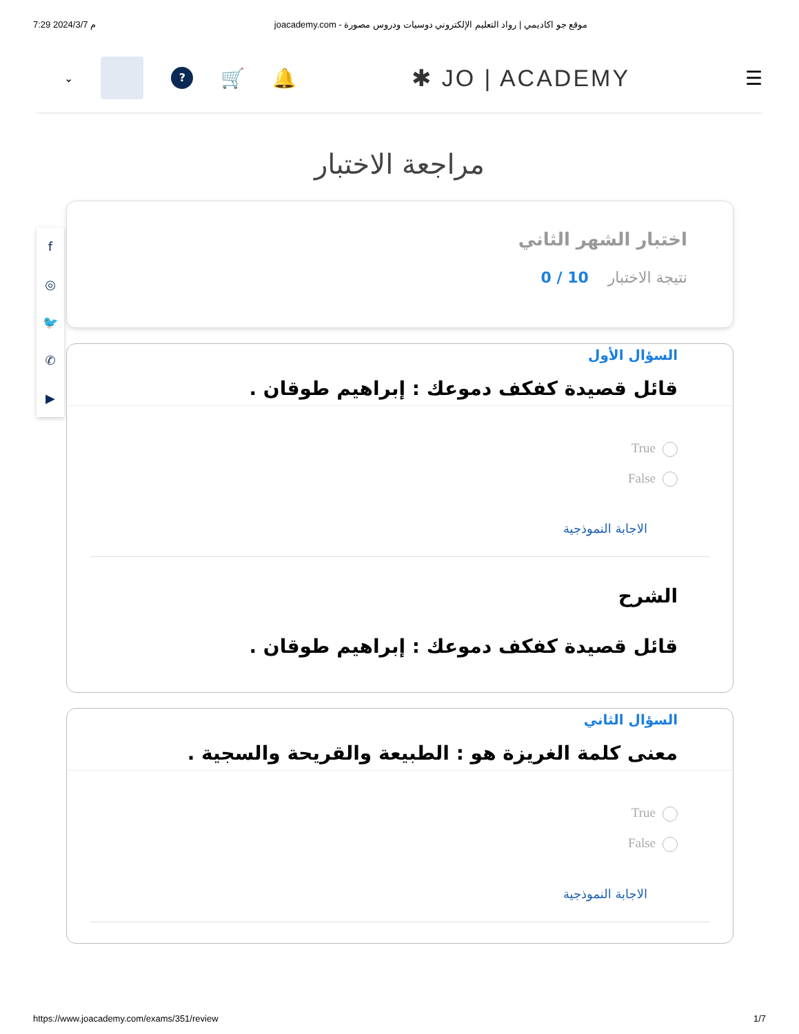7:29 2024/3/7 م joacademy.com - موقع جو اكاديمي | رواد التعليم الإلكتروني دوسيات ودروس مصورة
⌄
?
🛒 🔔
✱ JO | ACADEMY
☰
f
◎
🐦
✆
▶
مراجعة الاختبار
اختبار الشهر الثاني
نتيجة الاختبار 10 / 0
السؤال الأول
قائل قصيدة كفكف دموعك : إبراهيم طوقان .
True
False
الاجابة النموذجية
الشرح
قائل قصيدة كفكف دموعك : إبراهيم طوقان .
السؤال الثاني
معنى كلمة الغريزة هو : الطبيعة والقريحة والسجية .
True
False
الاجابة النموذجية
https://www.joacademy.com/exams/351/review 1/7